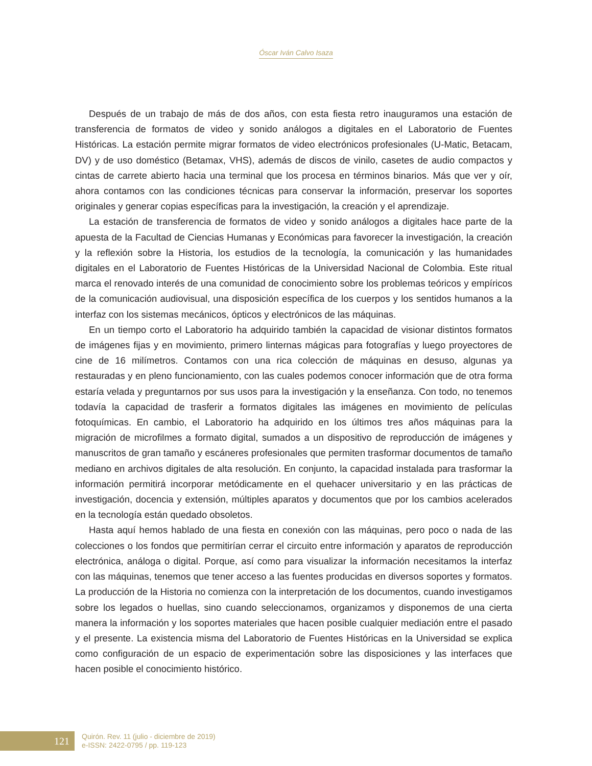Óscar Iván Calvo Isaza
Después de un trabajo de más de dos años, con esta fiesta retro inauguramos una estación de transferencia de formatos de video y sonido análogos a digitales en el Laboratorio de Fuentes Históricas. La estación permite migrar formatos de video electrónicos profesionales (U-Matic, Betacam, DV) y de uso doméstico (Betamax, VHS), además de discos de vinilo, casetes de audio compactos y cintas de carrete abierto hacia una terminal que los procesa en términos binarios. Más que ver y oír, ahora contamos con las condiciones técnicas para conservar la información, preservar los soportes originales y generar copias específicas para la investigación, la creación y el aprendizaje.
La estación de transferencia de formatos de video y sonido análogos a digitales hace parte de la apuesta de la Facultad de Ciencias Humanas y Económicas para favorecer la investigación, la creación y la reflexión sobre la Historia, los estudios de la tecnología, la comunicación y las humanidades digitales en el Laboratorio de Fuentes Históricas de la Universidad Nacional de Colombia. Este ritual marca el renovado interés de una comunidad de conocimiento sobre los problemas teóricos y empíricos de la comunicación audiovisual, una disposición específica de los cuerpos y los sentidos humanos a la interfaz con los sistemas mecánicos, ópticos y electrónicos de las máquinas.
En un tiempo corto el Laboratorio ha adquirido también la capacidad de visionar distintos formatos de imágenes fijas y en movimiento, primero linternas mágicas para fotografías y luego proyectores de cine de 16 milímetros. Contamos con una rica colección de máquinas en desuso, algunas ya restauradas y en pleno funcionamiento, con las cuales podemos conocer información que de otra forma estaría velada y preguntarnos por sus usos para la investigación y la enseñanza. Con todo, no tenemos todavía la capacidad de trasferir a formatos digitales las imágenes en movimiento de películas fotoquímicas. En cambio, el Laboratorio ha adquirido en los últimos tres años máquinas para la migración de microfilmes a formato digital, sumados a un dispositivo de reproducción de imágenes y manuscritos de gran tamaño y escáneres profesionales que permiten trasformar documentos de tamaño mediano en archivos digitales de alta resolución. En conjunto, la capacidad instalada para trasformar la información permitirá incorporar metódicamente en el quehacer universitario y en las prácticas de investigación, docencia y extensión, múltiples aparatos y documentos que por los cambios acelerados en la tecnología están quedado obsoletos.
Hasta aquí hemos hablado de una fiesta en conexión con las máquinas, pero poco o nada de las colecciones o los fondos que permitirían cerrar el circuito entre información y aparatos de reproducción electrónica, análoga o digital. Porque, así como para visualizar la información necesitamos la interfaz con las máquinas, tenemos que tener acceso a las fuentes producidas en diversos soportes y formatos. La producción de la Historia no comienza con la interpretación de los documentos, cuando investigamos sobre los legados o huellas, sino cuando seleccionamos, organizamos y disponemos de una cierta manera la información y los soportes materiales que hacen posible cualquier mediación entre el pasado y el presente. La existencia misma del Laboratorio de Fuentes Históricas en la Universidad se explica como configuración de un espacio de experimentación sobre las disposiciones y las interfaces que hacen posible el conocimiento histórico.
121
Quirón. Rev. 11 (julio - diciembre de 2019)
e-ISSN: 2422-0795 / pp. 119-123